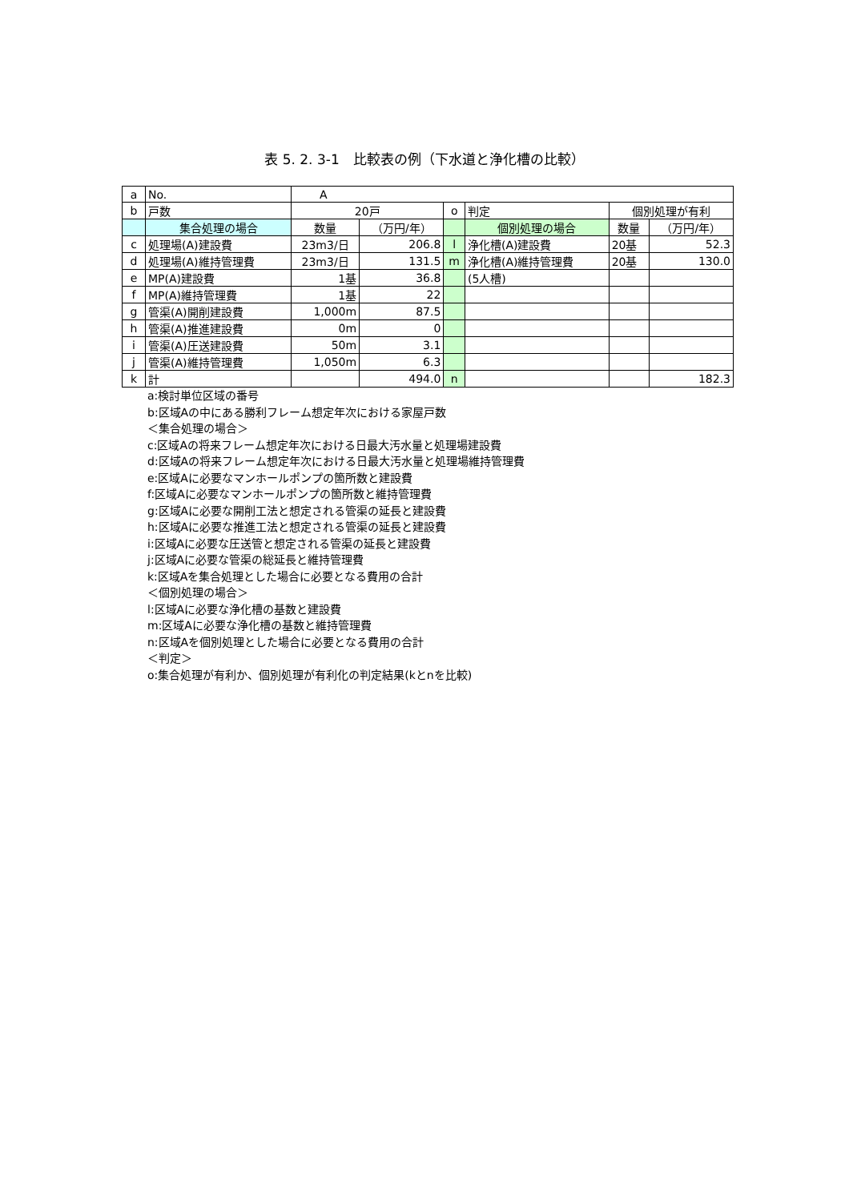表 5. 2. 3-1　比較表の例（下水道と浄化槽の比較）
| a | No. | A | | | | | |
| b | 戸数 | 20戸 | | o | 判定 | 個別処理が有利 | |
| | 集合処理の場合 | 数量 | （万円/年） | | 個別処理の場合 | 数量 | （万円/年） |
| c | 処理場(A)建設費 | 23m3/日 | 206.8 | l | 浄化槽(A)建設費 | 20基 | 52.3 |
| d | 処理場(A)維持管理費 | 23m3/日 | 131.5 | m | 浄化槽(A)維持管理費 | 20基 | 130.0 |
| e | MP(A)建設費 | 1基 | 36.8 | | (5人槽) | | |
| f | MP(A)維持管理費 | 1基 | 22 | | | | |
| g | 管渠(A)開削建設費 | 1,000m | 87.5 | | | | |
| h | 管渠(A)推進建設費 | 0m | 0 | | | | |
| i | 管渠(A)圧送建設費 | 50m | 3.1 | | | | |
| j | 管渠(A)維持管理費 | 1,050m | 6.3 | | | | |
| k | 計 | | 494.0 | n | | | 182.3 |
a:検討単位区域の番号
b:区域Aの中にある勝利フレーム想定年次における家屋戸数
＜集合処理の場合＞
c:区域Aの将来フレーム想定年次における日最大汚水量と処理場建設費
d:区域Aの将来フレーム想定年次における日最大汚水量と処理場維持管理費
e:区域Aに必要なマンホールポンプの箇所数と建設費
f:区域Aに必要なマンホールポンプの箇所数と維持管理費
g:区域Aに必要な開削工法と想定される管渠の延長と建設費
h:区域Aに必要な推進工法と想定される管渠の延長と建設費
i:区域Aに必要な圧送管と想定される管渠の延長と建設費
j:区域Aに必要な管渠の総延長と維持管理費
k:区域Aを集合処理とした場合に必要となる費用の合計
＜個別処理の場合＞
l:区域Aに必要な浄化槽の基数と建設費
m:区域Aに必要な浄化槽の基数と維持管理費
n:区域Aを個別処理とした場合に必要となる費用の合計
＜判定＞
o:集合処理が有利か、個別処理が有利化の判定結果(kとnを比較)